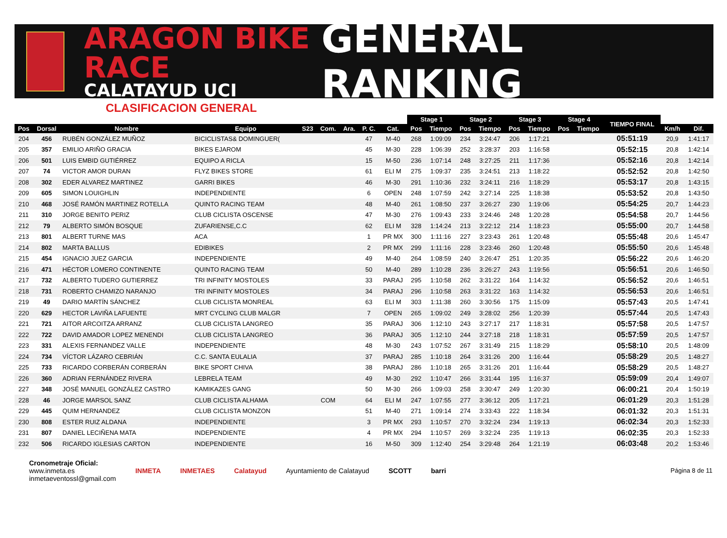ARAGON BIKE RACE
CALATAYUD UCI
GENERAL RANKING
CLASIFICACION GENERAL
| | | | | | | | | | Stage 1 | | Stage 2 | | Stage 3 | | Stage 4 | | TIEMPO FINAL | | |
| --- | --- | --- | --- | --- | --- | --- | --- | --- | --- | --- | --- | --- | --- | --- | --- | --- | --- | --- | --- |
| Pos | Dorsal | Nombre | Equipo | S23 | Com. | Ara. | P. C. | Cat. | Pos | Tiempo | Pos | Tiempo | Pos | Tiempo | Pos | Tiempo | | Km/h | Dif. |
| 204 | 456 | RUBÉN GONZÁLEZ MUÑOZ | BICICLISTAS& DOMINGUER( | | | | 47 | M-40 | 268 | 1:09:09 | 234 | 3:24:47 | 206 | 1:17:21 | | | 05:51:19 | 20,9 | 1:41:17 |
| 205 | 357 | EMILIO ARIÑO GRACIA | BIKES EJAROM | | | | 45 | M-30 | 228 | 1:06:39 | 252 | 3:28:37 | 203 | 1:16:58 | | | 05:52:15 | 20,8 | 1:42:14 |
| 206 | 501 | LUIS EMBID GUTIÉRREZ | EQUIPO A RICLA | | | | 15 | M-50 | 236 | 1:07:14 | 248 | 3:27:25 | 211 | 1:17:36 | | | 05:52:16 | 20,8 | 1:42:14 |
| 207 | 74 | VICTOR AMOR DURAN | FLYZ BIKES STORE | | | | 61 | ELI M | 275 | 1:09:37 | 235 | 3:24:51 | 213 | 1:18:22 | | | 05:52:52 | 20,8 | 1:42:50 |
| 208 | 302 | EDER ALVAREZ MARTINEZ | GARRI BIKES | | | | 46 | M-30 | 291 | 1:10:36 | 232 | 3:24:11 | 216 | 1:18:29 | | | 05:53:17 | 20,8 | 1:43:15 |
| 209 | 605 | SIMON LOUIGHLIN | INDEPENDIENTE | | | | 6 | OPEN | 248 | 1:07:59 | 242 | 3:27:14 | 225 | 1:18:38 | | | 05:53:52 | 20,8 | 1:43:50 |
| 210 | 468 | JOSÉ RAMÓN MARTINEZ ROTELLA | QUINTO RACING TEAM | | | | 48 | M-40 | 261 | 1:08:50 | 237 | 3:26:27 | 230 | 1:19:06 | | | 05:54:25 | 20,7 | 1:44:23 |
| 211 | 310 | JORGE BENITO PERIZ | CLUB CICLISTA OSCENSE | | | | 47 | M-30 | 276 | 1:09:43 | 233 | 3:24:46 | 248 | 1:20:28 | | | 05:54:58 | 20,7 | 1:44:56 |
| 212 | 79 | ALBERTO SIMÓN BOSQUE | ZUFARIENSE,C.C | | | | 62 | ELI M | 328 | 1:14:24 | 213 | 3:22:12 | 214 | 1:18:23 | | | 05:55:00 | 20,7 | 1:44:58 |
| 213 | 801 | ALBERT TURNE MAS | ACA | | | | 1 | PR MX | 300 | 1:11:16 | 227 | 3:23:43 | 261 | 1:20:48 | | | 05:55:48 | 20,6 | 1:45:47 |
| 214 | 802 | MARTA BALLUS | EDIBIKES | | | | 2 | PR MX | 299 | 1:11:16 | 228 | 3:23:46 | 260 | 1:20:48 | | | 05:55:50 | 20,6 | 1:45:48 |
| 215 | 454 | IGNACIO JUEZ GARCIA | INDEPENDIENTE | | | | 49 | M-40 | 264 | 1:08:59 | 240 | 3:26:47 | 251 | 1:20:35 | | | 05:56:22 | 20,6 | 1:46:20 |
| 216 | 471 | HÉCTOR LOMERO CONTINENTE | QUINTO RACING TEAM | | | | 50 | M-40 | 289 | 1:10:28 | 236 | 3:26:27 | 243 | 1:19:56 | | | 05:56:51 | 20,6 | 1:46:50 |
| 217 | 732 | ALBERTO TUDERO GUTIERREZ | TRI INFINITY MOSTOLES | | | | 33 | PARAJ | 295 | 1:10:58 | 262 | 3:31:22 | 164 | 1:14:32 | | | 05:56:52 | 20,6 | 1:46:51 |
| 218 | 731 | ROBERTO CHAMIZO NARANJO | TRI INFINITY MOSTOLES | | | | 34 | PARAJ | 296 | 1:10:58 | 263 | 3:31:22 | 163 | 1:14:32 | | | 05:56:53 | 20,6 | 1:46:51 |
| 219 | 49 | DARIO MARTÍN SÁNCHEZ | CLUB CICLISTA MONREAL | | | | 63 | ELI M | 303 | 1:11:38 | 260 | 3:30:56 | 175 | 1:15:09 | | | 05:57:43 | 20,5 | 1:47:41 |
| 220 | 629 | HECTOR LAVIÑA LAFUENTE | MRT CYCLING CLUB MALGR | | | | 7 | OPEN | 265 | 1:09:02 | 249 | 3:28:02 | 256 | 1:20:39 | | | 05:57:44 | 20,5 | 1:47:43 |
| 221 | 721 | AITOR ARCOITZA ARRANZ | CLUB CICLISTA LANGREO | | | | 35 | PARAJ | 306 | 1:12:10 | 243 | 3:27:17 | 217 | 1:18:31 | | | 05:57:58 | 20,5 | 1:47:57 |
| 222 | 722 | DAVID AMADOR LOPEZ MENENDI | CLUB CICLISTA LANGREO | | | | 36 | PARAJ | 305 | 1:12:10 | 244 | 3:27:18 | 218 | 1:18:31 | | | 05:57:59 | 20,5 | 1:47:57 |
| 223 | 331 | ALEXIS FERNANDEZ VALLE | INDEPENDIENTE | | | | 48 | M-30 | 243 | 1:07:52 | 267 | 3:31:49 | 215 | 1:18:29 | | | 05:58:10 | 20,5 | 1:48:09 |
| 224 | 734 | VÍCTOR LÁZARO CEBRIÁN | C.C. SANTA EULALIA | | | | 37 | PARAJ | 285 | 1:10:18 | 264 | 3:31:26 | 200 | 1:16:44 | | | 05:58:29 | 20,5 | 1:48:27 |
| 225 | 733 | RICARDO CORBERÁN CORBERÁN | BIKE SPORT CHIVA | | | | 38 | PARAJ | 286 | 1:10:18 | 265 | 3:31:26 | 201 | 1:16:44 | | | 05:58:29 | 20,5 | 1:48:27 |
| 226 | 360 | ADRIAN FERNÁNDEZ RIVERA | LEBRELA TEAM | | | | 49 | M-30 | 292 | 1:10:47 | 266 | 3:31:44 | 195 | 1:16:37 | | | 05:59:09 | 20,4 | 1:49:07 |
| 227 | 348 | JOSÉ MANUEL GONZÁLEZ CASTRO | KAMIKAZES GANG | | | | 50 | M-30 | 266 | 1:09:03 | 258 | 3:30:47 | 249 | 1:20:30 | | | 06:00:21 | 20,4 | 1:50:19 |
| 228 | 46 | JORGE MARSOL SANZ | CLUB CICLISTA ALHAMA | | COM | | 64 | ELI M | 247 | 1:07:55 | 277 | 3:36:12 | 205 | 1:17:21 | | | 06:01:29 | 20,3 | 1:51:28 |
| 229 | 445 | QUIM HERNANDEZ | CLUB CICLISTA MONZON | | | | 51 | M-40 | 271 | 1:09:14 | 274 | 3:33:43 | 222 | 1:18:34 | | | 06:01:32 | 20,3 | 1:51:31 |
| 230 | 808 | ESTER RUIZ ALDANA | INDEPENDIENTE | | | | 3 | PR MX | 293 | 1:10:57 | 270 | 3:32:24 | 234 | 1:19:13 | | | 06:02:34 | 20,3 | 1:52:33 |
| 231 | 807 | DANIEL LECIÑENA MATA | INDEPENDIENTE | | | | 4 | PR MX | 294 | 1:10:57 | 269 | 3:32:24 | 235 | 1:19:13 | | | 06:02:35 | 20,3 | 1:52:33 |
| 232 | 506 | RICARDO IGLESIAS CARTON | INDEPENDIENTE | | | | 16 | M-50 | 309 | 1:12:40 | 254 | 3:29:48 | 264 | 1:21:19 | | | 06:03:48 | 20,2 | 1:53:46 |
Cronometraje Oficial:
www.inmeta.es
inmetaeventossl@gmail.com
INMETA INMETAES Calatayud Ayuntamiento de Calatayud SCOTT barri
Página 8 de 11